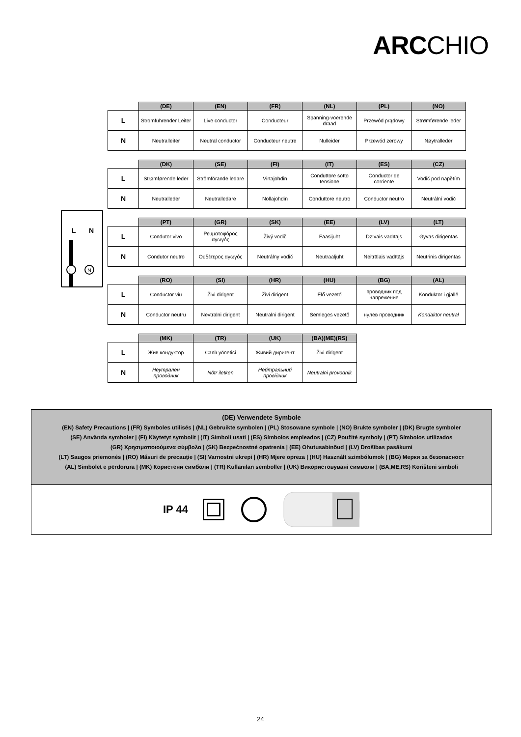ARCCHIO
L
N
L
N
| | (DE) | (EN) | (FR) | (NL) | (PL) | (NO) |
| --- | --- | --- | --- | --- | --- | --- |
| L | Stromführender Leiter | Live conductor | Conducteur | Spanning-voerende draad | Przewód prądowy | Strømførende leder |
| N | Neutralleiter | Neutral conductor | Conducteur neutre | Nulleider | Przewód zerowy | Nøytralleder |
| | (DK) | (SE) | (FI) | (IT) | (ES) | (CZ) |
| --- | --- | --- | --- | --- | --- | --- |
| L | Strømførende leder | Strömförande ledare | Virtajohdin | Conduttore sotto tensione | Conductor de corriente | Vodič pod napětím |
| N | Neutralleder | Neutralledare | Nollajohdin | Conduttore neutro | Conductor neutro | Neutrální vodič |
| | (PT) | (GR) | (SK) | (EE) | (LV) | (LT) |
| --- | --- | --- | --- | --- | --- | --- |
| L | Condutor vivo | Ρευματοφόρος αγωγός | Živý vodič | Faasijuht | Dzīvais vadītājs | Gyvas dirigentas |
| N | Condutor neutro | Ουδέτερος αγωγός | Neutrálny vodič | Neutraaljuht | Neitrālais vadītājs | Neutrinis dirigentas |
| | (RO) | (SI) | (HR) | (HU) | (BG) | (AL) |
| --- | --- | --- | --- | --- | --- | --- |
| L | Conductor viu | Živi dirigent | Živi dirigent | Élő vezető | проводник под напрежение | Konduktor i gjallë |
| N | Conductor neutru | Nevtralni dirigent | Neutralni dirigent | Semleges vezető | нулев проводник | Kondaktor neutral |
| | (MK) | (TR) | (UK) | (BA)(ME)(RS) |
| --- | --- | --- | --- | --- |
| L | Жив кондуктор | Canlı yönetici | Живий диригент | Živi dirigent |
| N | Неутрален проводник | Nötr iletken | Нейтральний провідник | Neutralni provodnik |
(DE) Verwendete Symbole
(EN) Safety Precautions | (FR) Symboles utilisés | (NL) Gebruikte symbolen | (PL) Stosowane symbole | (NO) Brukte symboler | (DK) Brugte symboler
(SE) Använda symboler | (FI) Käytetyt symbolit | (IT) Simboli usati | (ES) Símbolos empleados | (CZ) Použité symboly | (PT) Símbolos utilizados
(GR) Χρησιμοποιούμενα σύμβολα | (SK) Bezpečnostné opatrenia | (EE) Ohutusabinõud | (LV) Drošības pasākumi
(LT) Saugos priemonės | (RO) Măsuri de precauție | (SI) Varnostni ukrepi | (HR) Mjere opreza | (HU) Használt szimbólumok | (BG) Мерки за безопасност
(AL) Simbolet e përdorura | (MK) Користени симболи | (TR) Kullanılan semboller | (UK) Використовувані символи | (BA,ME,RS) Korišteni simboli
IP 44
24